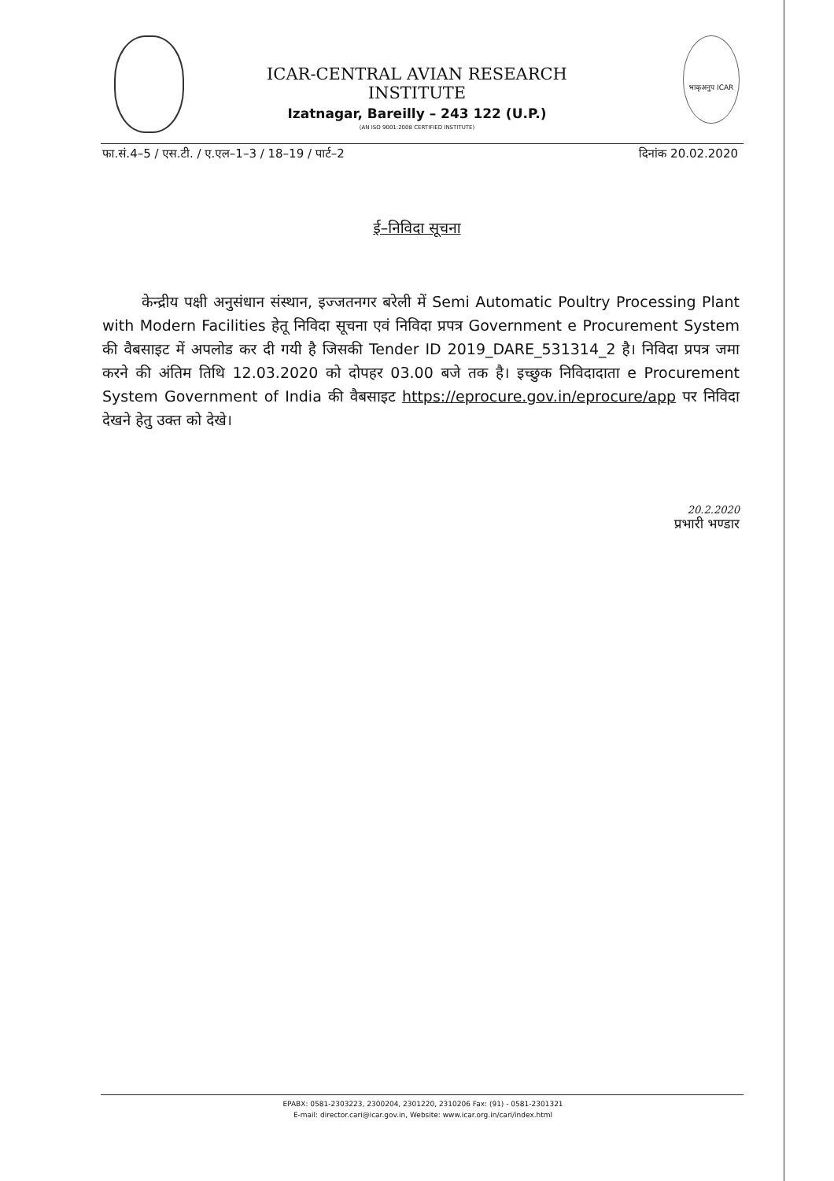ICAR-CENTRAL AVIAN RESEARCH INSTITUTE
Izatnagar, Bareilly – 243 122 (U.P.)
(AN ISO 9001:2008 CERTIFIED INSTITUTE)
भाकृअनुप ICAR
फा.सं.4–5 / एस.टी. / ए.एल–1–3 / 18–19 / पार्ट–2 दिनांक 20.02.2020
ई–निविदा सूचना
केन्द्रीय पक्षी अनुसंधान संस्थान, इज्जतनगर बरेली में Semi Automatic Poultry Processing Plant with Modern Facilities हेतू निविदा सूचना एवं निविदा प्रपत्र Government e Procurement System की वैबसाइट में अपलोड कर दी गयी है जिसकी Tender ID 2019_DARE_531314_2 है। निविदा प्रपत्र जमा करने की अंतिम तिथि 12.03.2020 को दोपहर 03.00 बजे तक है। इच्छुक निविदादाता e Procurement System Government of India की वैबसाइट https://eprocure.gov.in/eprocure/app पर निविदा देखने हेतु उक्त को देखे।
20.2.2020
प्रभारी भण्डार
EPABX: 0581-2303223, 2300204, 2301220, 2310206 Fax: (91) - 0581-2301321
E-mail: director.cari@icar.gov.in, Website: www.icar.org.in/cari/index.html